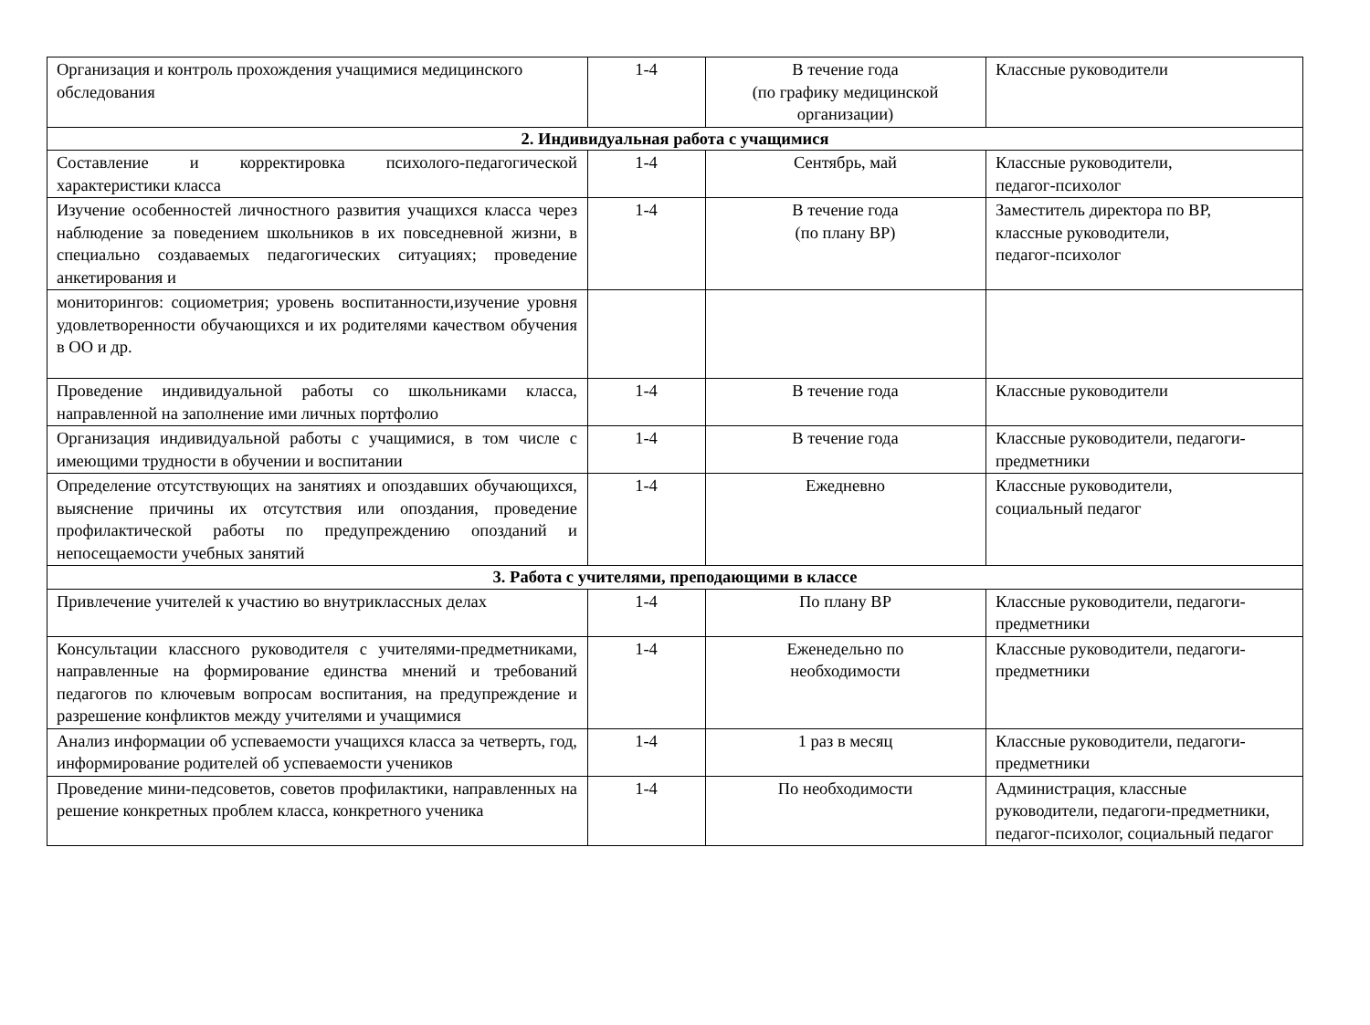| Организация и контроль прохождения учащимися медицинского обследования | 1-4 | В течение года (по графику медицинской организации) | Классные руководители |
| 2. Индивидуальная работа с учащимися | | | |
| Составление и корректировка психолого-педагогической характеристики класса | 1-4 | Сентябрь, май | Классные руководители, педагог-психолог |
| Изучение особенностей личностного развития учащихся класса через наблюдение за поведением школьников в их повседневной жизни, в специально создаваемых педагогических ситуациях; проведение анкетирования и | 1-4 | В течение года (по плану ВР) | Заместитель директора по ВР, классные руководители, педагог-психолог |
| мониторингов: социометрия; уровень воспитанности,изучение уровня удовлетворенности обучающихся и их родителями качеством обучения в ОО и др. | | | |
| Проведение индивидуальной работы со школьниками класса, направленной на заполнение ими личных портфолио | 1-4 | В течение года | Классные руководители |
| Организация индивидуальной работы с учащимися, в том числе с имеющими трудности в обучении и воспитании | 1-4 | В течение года | Классные руководители, педагоги-предметники |
| Определение отсутствующих на занятиях и опоздавших обучающихся, выяснение причины их отсутствия или опоздания, проведение профилактической работы по предупреждению опозданий и непосещаемости учебных занятий | 1-4 | Ежедневно | Классные руководители, социальный педагог |
| 3. Работа с учителями, преподающими в классе | | | |
| Привлечение учителей к участию во внутриклассных делах | 1-4 | По плану ВР | Классные руководители, педагоги-предметники |
| Консультации классного руководителя с учителями-предметниками, направленные на формирование единства мнений и требований педагогов по ключевым вопросам воспитания, на предупреждение и разрешение конфликтов между учителями и учащимися | 1-4 | Еженедельно по необходимости | Классные руководители, педагоги-предметники |
| Анализ информации об успеваемости учащихся класса за четверть, год, информирование родителей об успеваемости учеников | 1-4 | 1 раз в месяц | Классные руководители, педагоги-предметники |
| Проведение мини-педсоветов, советов профилактики, направленных на решение конкретных проблем класса, конкретного ученика | 1-4 | По необходимости | Администрация, классные руководители, педагоги-предметники, педагог-психолог, социальный педагог |